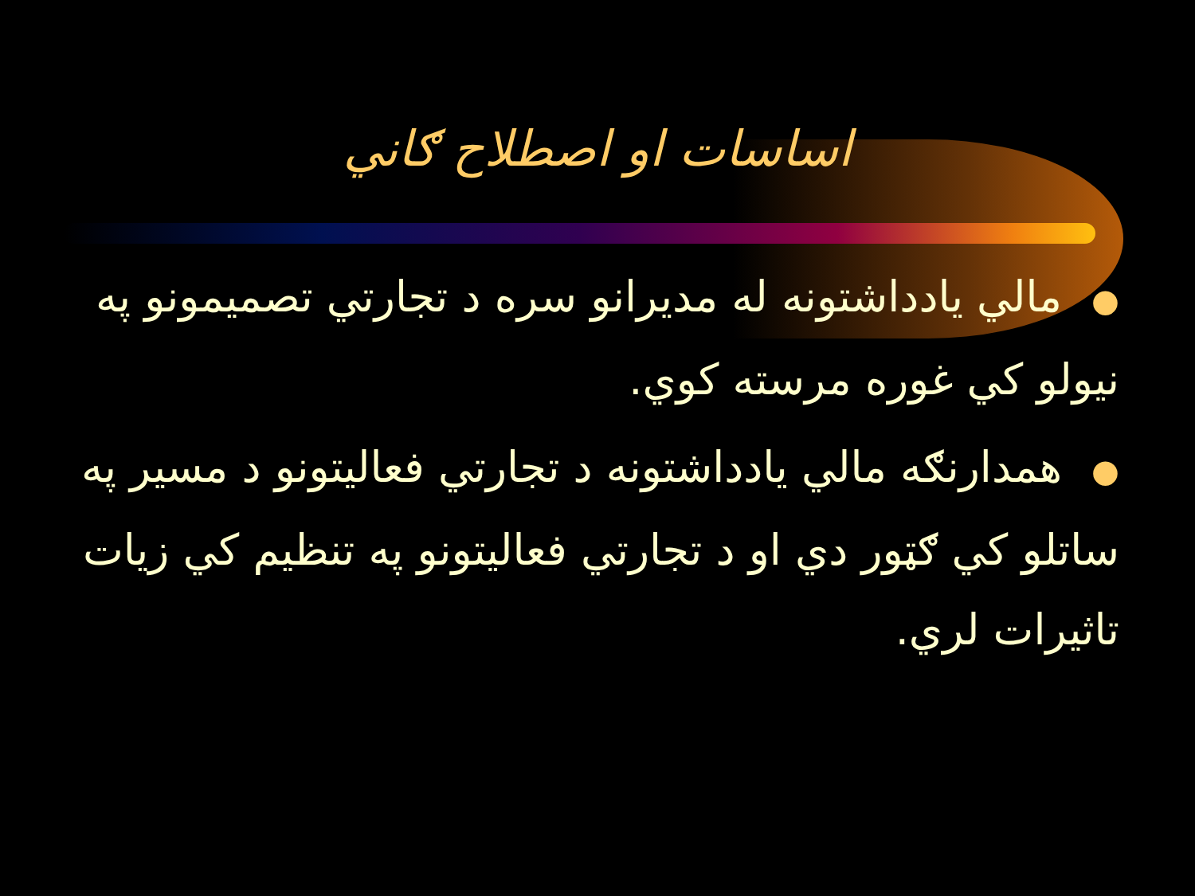اساسات او اصطلاح ګاني
● مالي يادداشتونه له مديرانو سره د تجارتي تصميمونو په نيولو کي غوره مرسته کوي.
● همدارنګه مالي يادداشتونه د تجارتي فعاليتونو د مسير په ساتلو کي ګټور دي او د تجارتي فعاليتونو په تنظيم کي زيات تاثيرات لري.